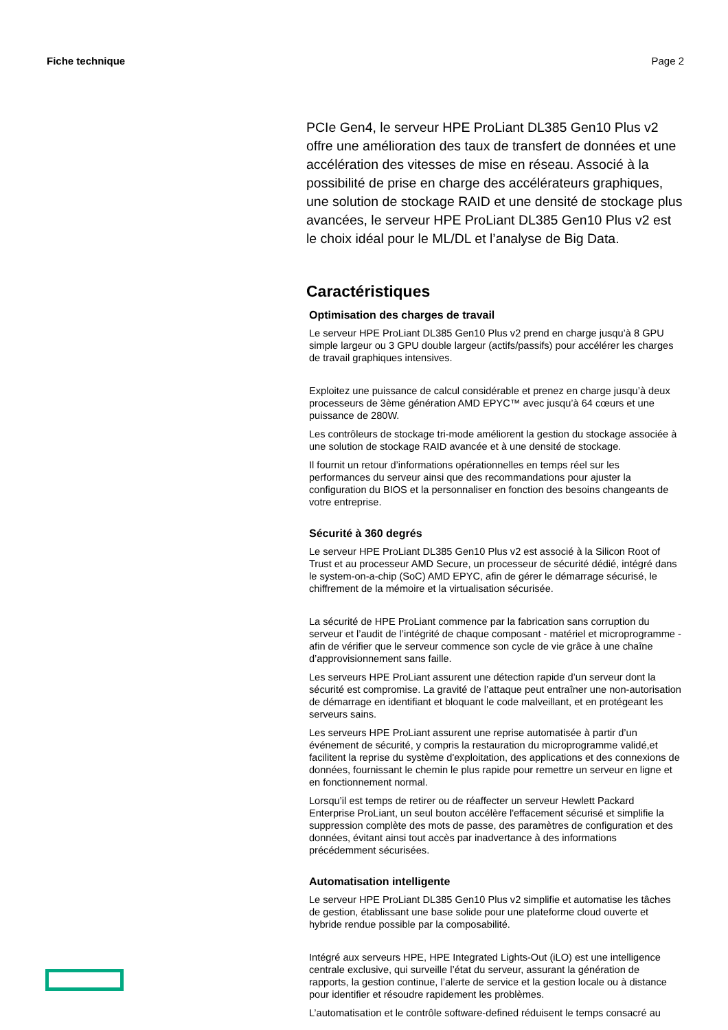Fiche technique Page 2
PCIe Gen4, le serveur HPE ProLiant DL385 Gen10 Plus v2 offre une amélioration des taux de transfert de données et une accélération des vitesses de mise en réseau. Associé à la possibilité de prise en charge des accélérateurs graphiques, une solution de stockage RAID et une densité de stockage plus avancées, le serveur HPE ProLiant DL385 Gen10 Plus v2 est le choix idéal pour le ML/DL et l’analyse de Big Data.
Caractéristiques
Optimisation des charges de travail
Le serveur HPE ProLiant DL385 Gen10 Plus v2 prend en charge jusqu’à 8 GPU simple largeur ou 3 GPU double largeur (actifs/passifs) pour accélérer les charges de travail graphiques intensives.
Exploitez une puissance de calcul considérable et prenez en charge jusqu’à deux processeurs de 3ème génération AMD EPYC™ avec jusqu’à 64 cœurs et une puissance de 280W.
Les contrôleurs de stockage tri-mode améliorent la gestion du stockage associée à une solution de stockage RAID avancée et à une densité de stockage.
Il fournit un retour d’informations opérationnelles en temps réel sur les performances du serveur ainsi que des recommandations pour ajuster la configuration du BIOS et la personnaliser en fonction des besoins changeants de votre entreprise.
Sécurité à 360 degrés
Le serveur HPE ProLiant DL385 Gen10 Plus v2 est associé à la Silicon Root of Trust et au processeur AMD Secure, un processeur de sécurité dédié, intégré dans le system-on-a-chip (SoC) AMD EPYC, afin de gérer le démarrage sécurisé, le chiffrement de la mémoire et la virtualisation sécurisée.
La sécurité de HPE ProLiant commence par la fabrication sans corruption du serveur et l’audit de l’intégrité de chaque composant - matériel et microprogramme - afin de vérifier que le serveur commence son cycle de vie grâce à une chaîne d’approvisionnement sans faille.
Les serveurs HPE ProLiant assurent une détection rapide d’un serveur dont la sécurité est compromise. La gravité de l’attaque peut entraîner une non-autorisation de démarrage en identifiant et bloquant le code malveillant, et en protégeant les serveurs sains.
Les serveurs HPE ProLiant assurent une reprise automatisée à partir d’un événement de sécurité, y compris la restauration du microprogramme validé,et facilitent la reprise du système d'exploitation, des applications et des connexions de données, fournissant le chemin le plus rapide pour remettre un serveur en ligne et en fonctionnement normal.
Lorsqu’il est temps de retirer ou de réaffecter un serveur Hewlett Packard Enterprise ProLiant, un seul bouton accélère l'effacement sécurisé et simplifie la suppression complète des mots de passe, des paramètres de configuration et des données, évitant ainsi tout accès par inadvertance à des informations précédemment sécurisées.
Automatisation intelligente
Le serveur HPE ProLiant DL385 Gen10 Plus v2 simplifie et automatise les tâches de gestion, établissant une base solide pour une plateforme cloud ouverte et hybride rendue possible par la composabilité.
Intégré aux serveurs HPE, HPE Integrated Lights-Out (iLO) est une intelligence centrale exclusive, qui surveille l’état du serveur, assurant la génération de rapports, la gestion continue, l’alerte de service et la gestion locale ou à distance pour identifier et résoudre rapidement les problèmes.
L’automatisation et le contrôle software-defined réduisent le temps consacré au